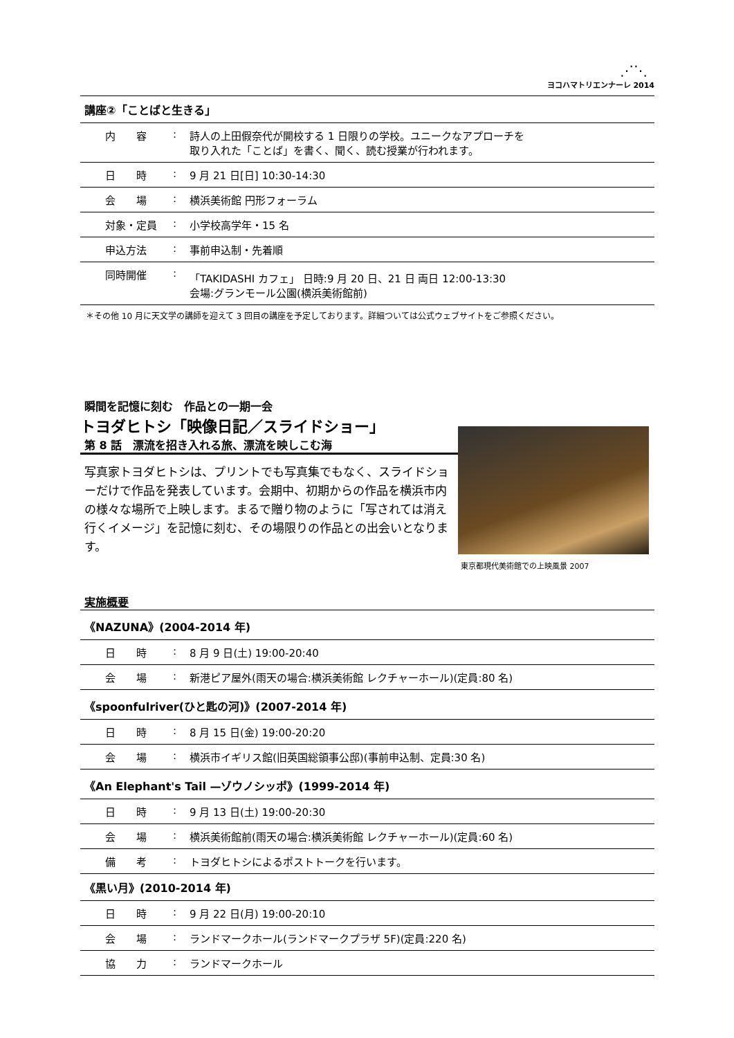⋰⋱
ヨコハマトリエンナーレ 2014
| 講座②「ことばと生きる」 | | |
| --- | --- | --- |
| 内 容 | : | 詩人の上田假奈代が開校する 1 日限りの学校。ユニークなアプローチを 取り入れた「ことば」を書く、聞く、読む授業が行われます。 |
| 日 時 | : | 9 月 21 日[日] 10:30-14:30 |
| 会 場 | : | 横浜美術館 円形フォーラム |
| 対象・定員 | : | 小学校高学年・15 名 |
| 申込方法 | : | 事前申込制・先着順 |
| 同時開催 | : | 「TAKIDASHI カフェ」 日時:9 月 20 日、21 日 両日 12:00-13:30 会場:グランモール公園(横浜美術館前) |
＊その他 10 月に天文学の講師を迎えて 3 回目の講座を予定しております。詳細ついては公式ウェブサイトをご参照ください。
瞬間を記憶に刻む　作品との一期一会
トヨダヒトシ「映像日記／スライドショー」
第 8 話　漂流を招き入れる旅、漂流を映しこむ海
写真家トヨダヒトシは、プリントでも写真集でもなく、スライドショーだけで作品を発表しています。会期中、初期からの作品を横浜市内の様々な場所で上映します。まるで贈り物のように「写されては消え行くイメージ」を記憶に刻む、その場限りの作品との出会いとなります。
東京都現代美術館での上映風景 2007
実施概要
| 《NAZUNA》(2004-2014 年) | | |
| --- | --- | --- |
| 日 時 | : | 8 月 9 日(土) 19:00-20:40 |
| 会 場 | : | 新港ピア屋外(雨天の場合:横浜美術館 レクチャーホール)(定員:80 名) |
| 《spoonfulriver(ひと匙の河)》(2007-2014 年) | | |
| 日 時 | : | 8 月 15 日(金) 19:00-20:20 |
| 会 場 | : | 横浜市イギリス館(旧英国総領事公邸)(事前申込制、定員:30 名) |
| 《An Elephant's Tail —ゾウノシッポ》(1999-2014 年) | | |
| 日 時 | : | 9 月 13 日(土) 19:00-20:30 |
| 会 場 | : | 横浜美術館前(雨天の場合:横浜美術館 レクチャーホール)(定員:60 名) |
| 備 考 | : | トヨダヒトシによるポストトークを行います。 |
| 《黒い月》(2010-2014 年) | | |
| 日 時 | : | 9 月 22 日(月) 19:00-20:10 |
| 会 場 | : | ランドマークホール(ランドマークプラザ 5F)(定員:220 名) |
| 協 力 | : | ランドマークホール |